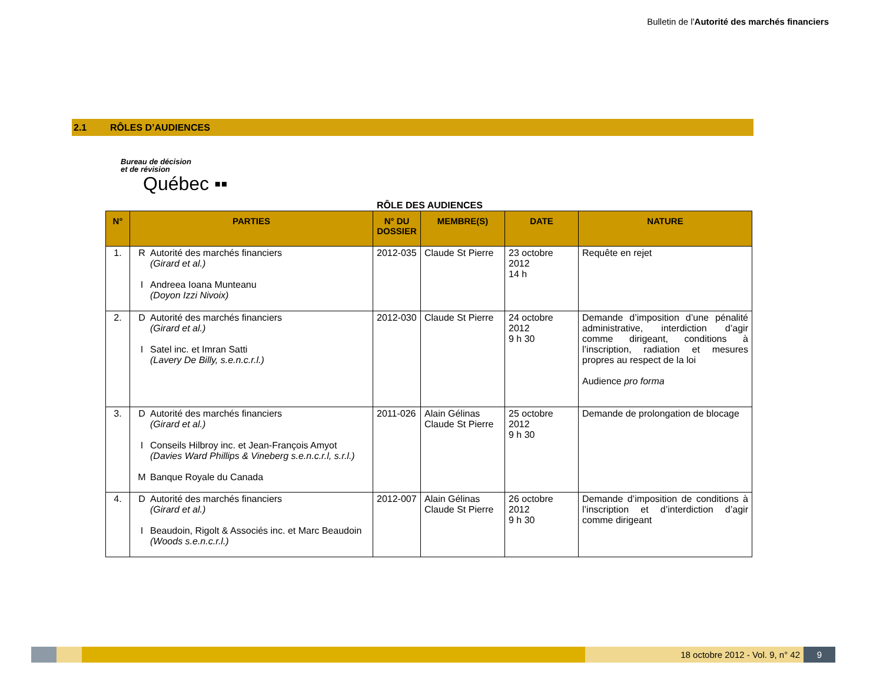Bulletin de l'Autorité des marchés financiers
2.1 RÔLES D’AUDIENCES
Bureau de décision
et de révision
Québec ▪▪
RÔLE DES AUDIENCES
| N° | PARTIES | N° DU DOSSIER | MEMBRE(S) | DATE | NATURE |
| --- | --- | --- | --- | --- | --- |
| 1. | R Autorité des marchés financiers (Girard et al.) I Andreea Ioana Munteanu (Doyon Izzi Nivoix) | 2012-035 | Claude St Pierre | 23 octobre 2012 14 h | Requête en rejet |
| 2. | D Autorité des marchés financiers (Girard et al.) I Satel inc. et Imran Satti (Lavery De Billy, s.e.n.c.r.l.) | 2012-030 | Claude St Pierre | 24 octobre 2012 9 h 30 | Demande d’imposition d’une pénalité administrative, interdiction d’agir comme dirigeant, conditions à l’inscription, radiation et mesures propres au respect de la loi Audience pro forma |
| 3. | D Autorité des marchés financiers (Girard et al.) I Conseils Hilbroy inc. et Jean-François Amyot (Davies Ward Phillips & Vineberg s.e.n.c.r.l, s.r.l.) M Banque Royale du Canada | 2011-026 | Alain Gélinas Claude St Pierre | 25 octobre 2012 9 h 30 | Demande de prolongation de blocage |
| 4. | D Autorité des marchés financiers (Girard et al.) I Beaudoin, Rigolt & Associés inc. et Marc Beaudoin (Woods s.e.n.c.r.l.) | 2012-007 | Alain Gélinas Claude St Pierre | 26 octobre 2012 9 h 30 | Demande d’imposition de conditions à l’inscription et d’interdiction d’agir comme dirigeant |
18 octobre 2012 - Vol. 9, n° 42
9